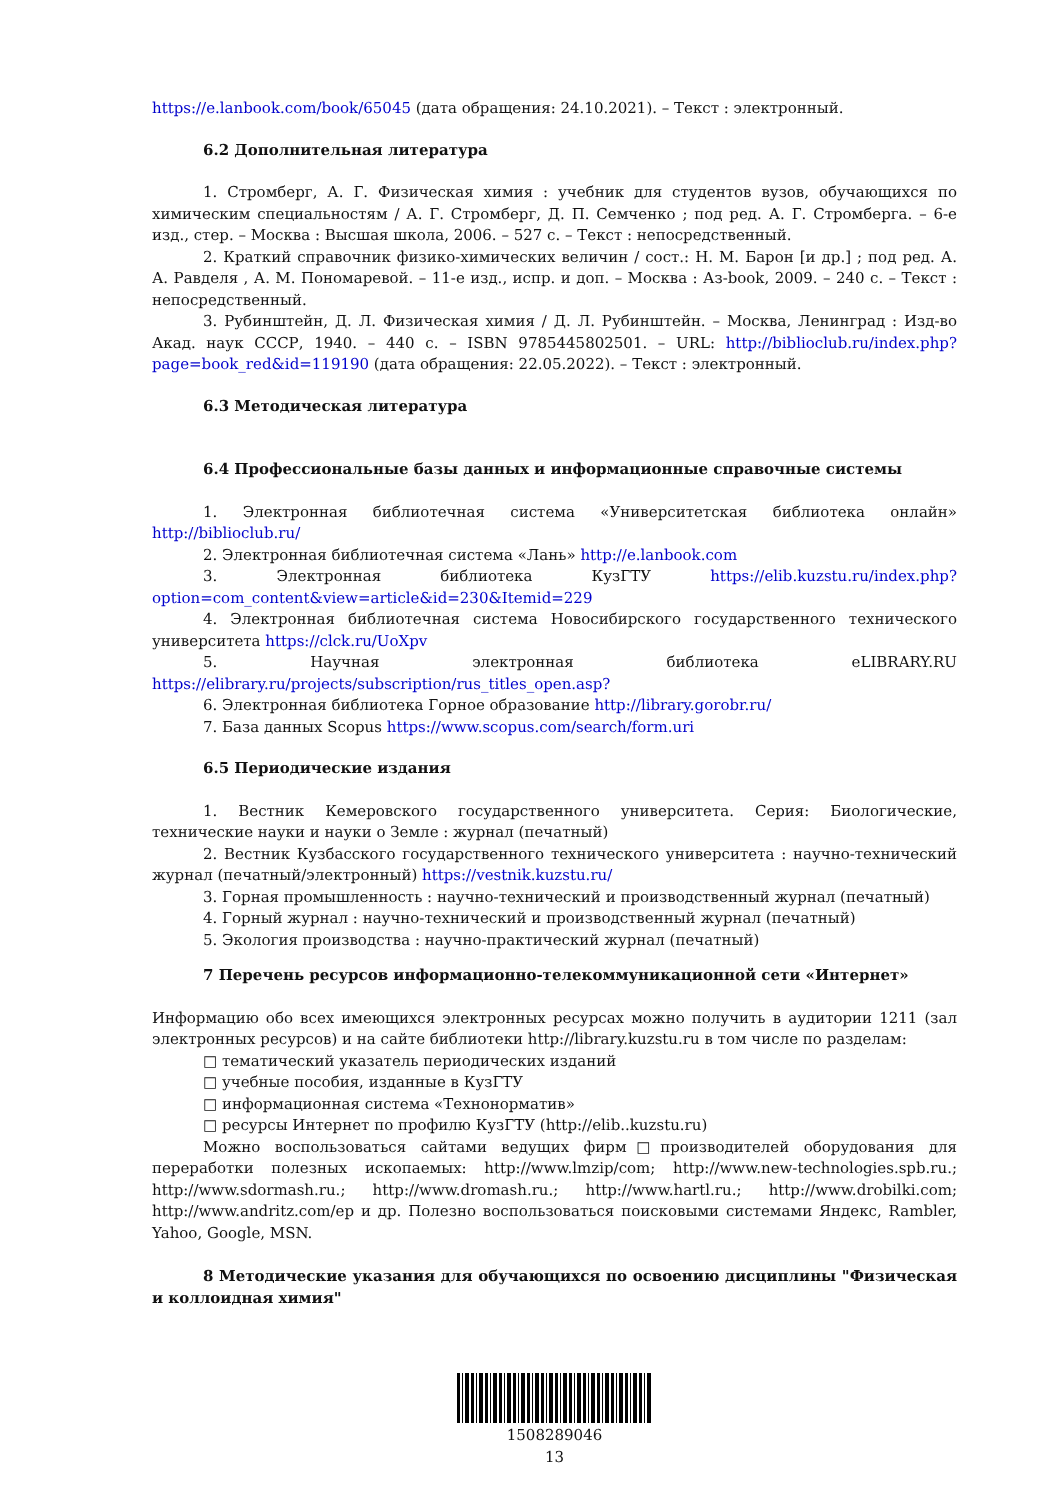https://e.lanbook.com/book/65045 (дата обращения: 24.10.2021). – Текст : электронный.
6.2 Дополнительная литература
1. Стромберг, А. Г. Физическая химия : учебник для студентов вузов, обучающихся по химическим специальностям / А. Г. Стромберг, Д. П. Семченко ; под ред. А. Г. Стромберга. – 6-е изд., стер. – Москва : Высшая школа, 2006. – 527 с. – Текст : непосредственный.
2. Краткий справочник физико-химических величин / сост.: Н. М. Барон [и др.] ; под ред. А. А. Равделя , А. М. Пономаревой. – 11-е изд., испр. и доп. – Москва : Аз-book, 2009. – 240 с. – Текст : непосредственный.
3. Рубинштейн, Д. Л. Физическая химия / Д. Л. Рубинштейн. – Москва, Ленинград : Изд-во Акад. наук СССР, 1940. – 440 с. – ISBN 9785445802501. – URL: http://biblioclub.ru/index.php?page=book_red&id=119190 (дата обращения: 22.05.2022). – Текст : электронный.
6.3 Методическая литература
6.4 Профессиональные базы данных и информационные справочные системы
1. Электронная библиотечная система «Университетская библиотека онлайн» http://biblioclub.ru/
2. Электронная библиотечная система «Лань» http://e.lanbook.com
3. Электронная библиотека КузГТУ https://elib.kuzstu.ru/index.php?option=com_content&view=article&id=230&Itemid=229
4. Электронная библиотечная система Новосибирского государственного технического университета https://clck.ru/UoXpv
5. Научная электронная библиотека eLIBRARY.RU https://elibrary.ru/projects/subscription/rus_titles_open.asp?
6. Электронная библиотека Горное образование http://library.gorobr.ru/
7. База данных Scopus https://www.scopus.com/search/form.uri
6.5 Периодические издания
1. Вестник Кемеровского государственного университета. Серия: Биологические, технические науки и науки о Земле : журнал (печатный)
2. Вестник Кузбасского государственного технического университета : научно-технический журнал (печатный/электронный) https://vestnik.kuzstu.ru/
3. Горная промышленность : научно-технический и производственный журнал (печатный)
4. Горный журнал : научно-технический и производственный журнал (печатный)
5. Экология производства : научно-практический журнал (печатный)
7 Перечень ресурсов информационно-телекоммуникационной сети «Интернет»
Информацию обо всех имеющихся электронных ресурсах можно получить в аудитории 1211 (зал электронных ресурсов) и на сайте библиотеки http://library.kuzstu.ru в том числе по разделам:
□ тематический указатель периодических изданий
□ учебные пособия, изданные в КузГТУ
□ информационная система «Технонорматив»
□ ресурсы Интернет по профилю КузГТУ (http://elib..kuzstu.ru)
Можно воспользоваться сайтами ведущих фирм□производителей оборудования для переработки полезных ископаемых: http://www.lmzip/com; http://www.new-technologies.spb.ru.; http://www.sdormash.ru.; http://www.dromash.ru.; http://www.hartl.ru.; http://www.drobilki.com; http://www.andritz.com/ep и др. Полезно воспользоваться поисковыми системами Яндекс, Rambler, Yahoo, Google, MSN.
8 Методические указания для обучающихся по освоению дисциплины "Физическая и коллоидная химия"
1508289046
13